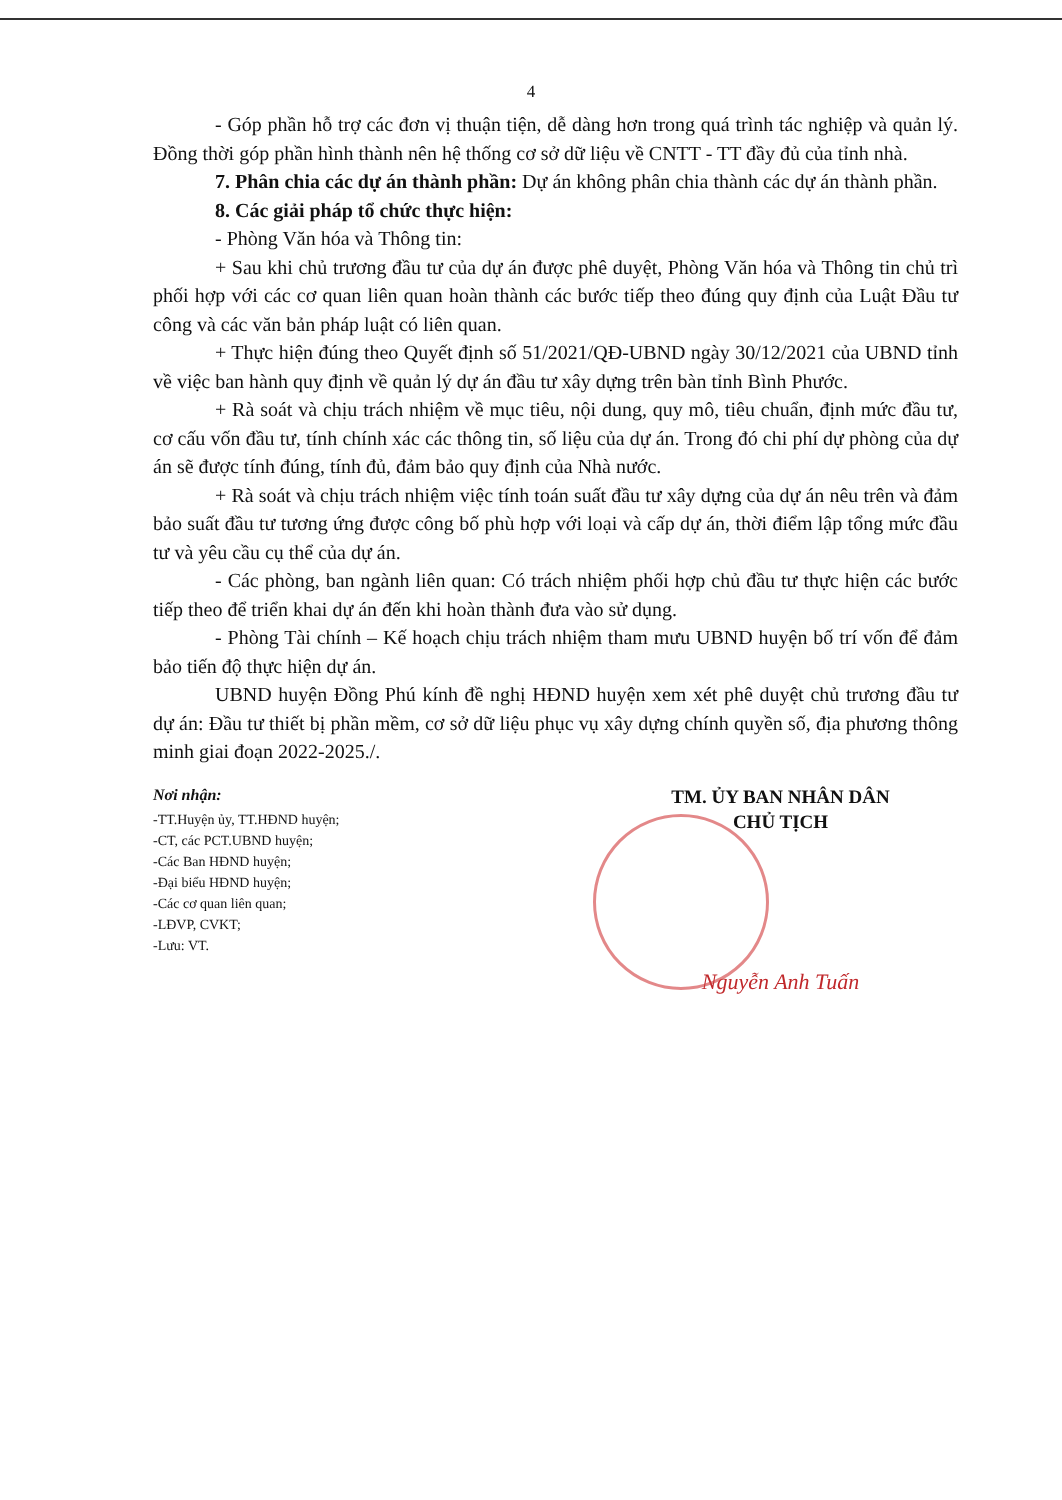4
- Góp phần hỗ trợ các đơn vị thuận tiện, dễ dàng hơn trong quá trình tác nghiệp và quản lý. Đồng thời góp phần hình thành nên hệ thống cơ sở dữ liệu về CNTT - TT đầy đủ của tỉnh nhà.
7. Phân chia các dự án thành phần: Dự án không phân chia thành các dự án thành phần.
8. Các giải pháp tổ chức thực hiện:
- Phòng Văn hóa và Thông tin:
+ Sau khi chủ trương đầu tư của dự án được phê duyệt, Phòng Văn hóa và Thông tin chủ trì phối hợp với các cơ quan liên quan hoàn thành các bước tiếp theo đúng quy định của Luật Đầu tư công và các văn bản pháp luật có liên quan.
+ Thực hiện đúng theo Quyết định số 51/2021/QĐ-UBND ngày 30/12/2021 của UBND tỉnh về việc ban hành quy định về quản lý dự án đầu tư xây dựng trên bàn tỉnh Bình Phước.
+ Rà soát và chịu trách nhiệm về mục tiêu, nội dung, quy mô, tiêu chuẩn, định mức đầu tư, cơ cấu vốn đầu tư, tính chính xác các thông tin, số liệu của dự án. Trong đó chi phí dự phòng của dự án sẽ được tính đúng, tính đủ, đảm bảo quy định của Nhà nước.
+ Rà soát và chịu trách nhiệm việc tính toán suất đầu tư xây dựng của dự án nêu trên và đảm bảo suất đầu tư tương ứng được công bố phù hợp với loại và cấp dự án, thời điểm lập tổng mức đầu tư và yêu cầu cụ thể của dự án.
- Các phòng, ban ngành liên quan: Có trách nhiệm phối hợp chủ đầu tư thực hiện các bước tiếp theo để triển khai dự án đến khi hoàn thành đưa vào sử dụng.
- Phòng Tài chính – Kế hoạch chịu trách nhiệm tham mưu UBND huyện bố trí vốn để đảm bảo tiến độ thực hiện dự án.
UBND huyện Đồng Phú kính đề nghị HĐND huyện xem xét phê duyệt chủ trương đầu tư dự án: Đầu tư thiết bị phần mềm, cơ sở dữ liệu phục vụ xây dựng chính quyền số, địa phương thông minh giai đoạn 2022-2025./.
Nơi nhận:
-TT.Huyện ủy, TT.HĐND huyện;
-CT, các PCT.UBND huyện;
-Các Ban HĐND huyện;
-Đại biểu HĐND huyện;
-Các cơ quan liên quan;
-LĐVP, CVKT;
-Lưu: VT.
TM. ỦY BAN NHÂN DÂN
CHỦ TỊCH
Nguyễn Anh Tuấn